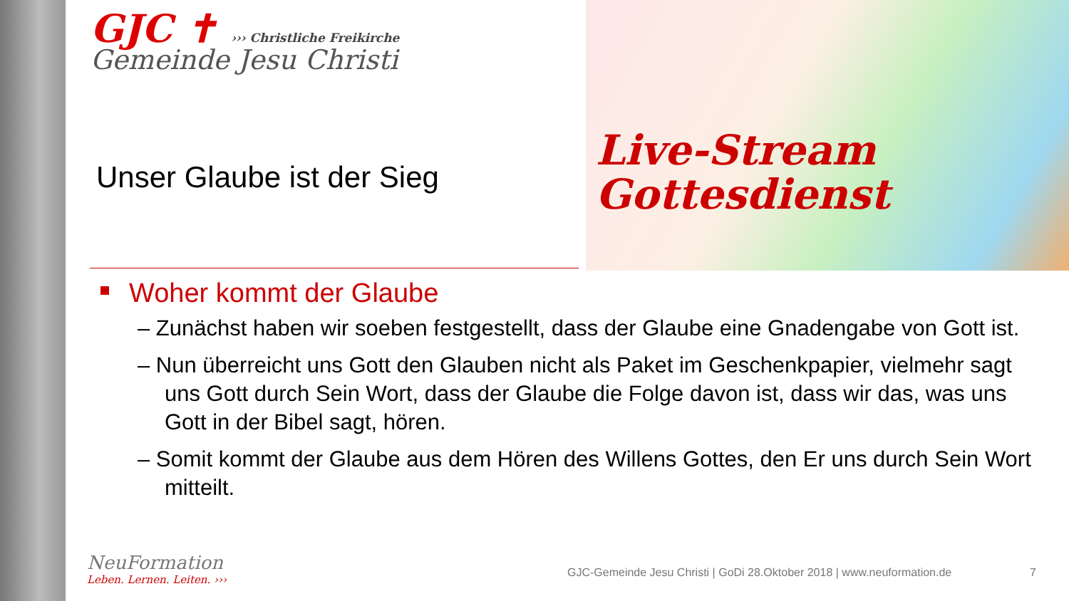GJC ✝ ››› Christliche Freikirche
Gemeinde Jesu Christi
Live-Stream
Gottesdienst
Unser Glaube ist der Sieg
Woher kommt der Glaube
– Zunächst haben wir soeben festgestellt, dass der Glaube eine Gnadengabe von Gott ist.
– Nun überreicht uns Gott den Glauben nicht als Paket im Geschenkpapier, vielmehr sagt uns Gott durch Sein Wort, dass der Glaube die Folge davon ist, dass wir das, was uns Gott in der Bibel sagt, hören.
– Somit kommt der Glaube aus dem Hören des Willens Gottes, den Er uns durch Sein Wort mitteilt.
NeuFormation
Leben. Lernen. Leiten. ›››
GJC-Gemeinde Jesu Christi | GoDi 28.Oktober 2018 | www.neuformation.de
7